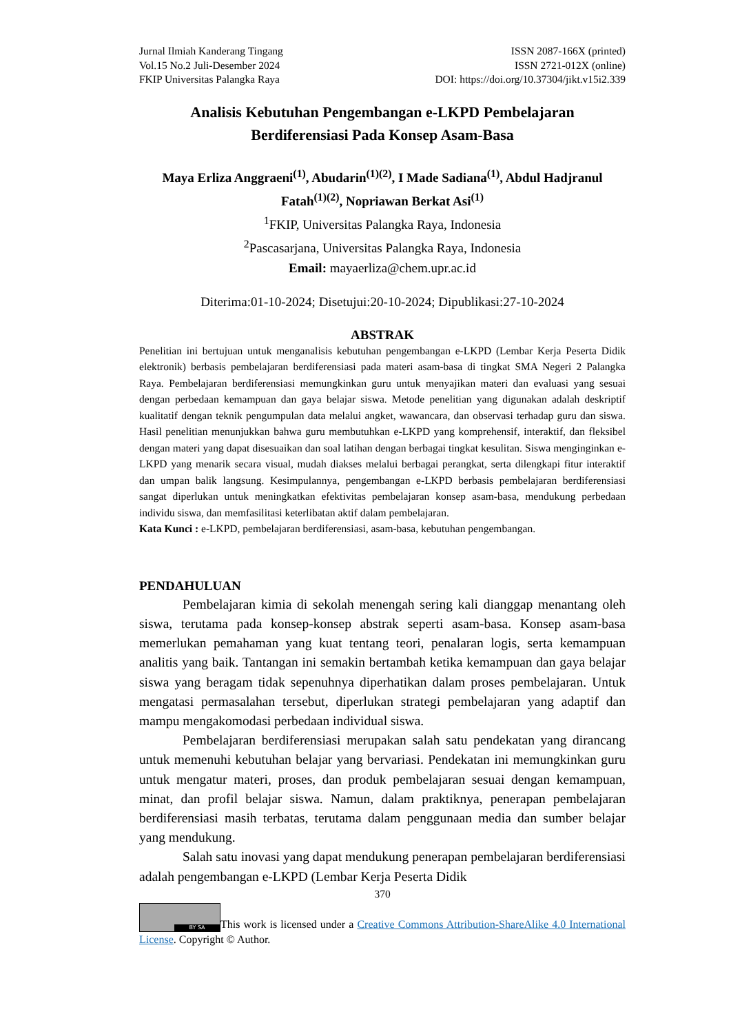Jurnal Ilmiah Kanderang Tingang
Vol.15 No.2 Juli-Desember 2024
FKIP Universitas Palangka Raya
ISSN 2087-166X (printed)
ISSN 2721-012X (online)
DOI: https://doi.org/10.37304/jikt.v15i2.339
Analisis Kebutuhan Pengembangan e-LKPD Pembelajaran
Berdiferensiasi Pada Konsep Asam-Basa
Maya Erliza Anggraeni<sup>(1)</sup>, Abudarin<sup>(1)(2)</sup>, I Made Sadiana<sup>(1)</sup>, Abdul Hadjranul Fatah<sup>(1)(2)</sup>, Nopriawan Berkat Asi<sup>(1)</sup>
<sup>1</sup> FKIP, Universitas Palangka Raya, Indonesia
<sup>2</sup> Pascasarjana, Universitas Palangka Raya, Indonesia
Email: mayaerliza@chem.upr.ac.id
Diterima:01-10-2024; Disetujui:20-10-2024; Dipublikasi:27-10-2024
ABSTRAK
Penelitian ini bertujuan untuk menganalisis kebutuhan pengembangan e-LKPD (Lembar Kerja Peserta Didik elektronik) berbasis pembelajaran berdiferensiasi pada materi asam-basa di tingkat SMA Negeri 2 Palangka Raya. Pembelajaran berdiferensiasi memungkinkan guru untuk menyajikan materi dan evaluasi yang sesuai dengan perbedaan kemampuan dan gaya belajar siswa. Metode penelitian yang digunakan adalah deskriptif kualitatif dengan teknik pengumpulan data melalui angket, wawancara, dan observasi terhadap guru dan siswa. Hasil penelitian menunjukkan bahwa guru membutuhkan e-LKPD yang komprehensif, interaktif, dan fleksibel dengan materi yang dapat disesuaikan dan soal latihan dengan berbagai tingkat kesulitan. Siswa menginginkan e-LKPD yang menarik secara visual, mudah diakses melalui berbagai perangkat, serta dilengkapi fitur interaktif dan umpan balik langsung. Kesimpulannya, pengembangan e-LKPD berbasis pembelajaran berdiferensiasi sangat diperlukan untuk meningkatkan efektivitas pembelajaran konsep asam-basa, mendukung perbedaan individu siswa, dan memfasilitasi keterlibatan aktif dalam pembelajaran.
Kata Kunci : e-LKPD, pembelajaran berdiferensiasi, asam-basa, kebutuhan pengembangan.
PENDAHULUAN
Pembelajaran kimia di sekolah menengah sering kali dianggap menantang oleh siswa, terutama pada konsep-konsep abstrak seperti asam-basa. Konsep asam-basa memerlukan pemahaman yang kuat tentang teori, penalaran logis, serta kemampuan analitis yang baik. Tantangan ini semakin bertambah ketika kemampuan dan gaya belajar siswa yang beragam tidak sepenuhnya diperhatikan dalam proses pembelajaran. Untuk mengatasi permasalahan tersebut, diperlukan strategi pembelajaran yang adaptif dan mampu mengakomodasi perbedaan individual siswa.
Pembelajaran berdiferensiasi merupakan salah satu pendekatan yang dirancang untuk memenuhi kebutuhan belajar yang bervariasi. Pendekatan ini memungkinkan guru untuk mengatur materi, proses, dan produk pembelajaran sesuai dengan kemampuan, minat, dan profil belajar siswa. Namun, dalam praktiknya, penerapan pembelajaran berdiferensiasi masih terbatas, terutama dalam penggunaan media dan sumber belajar yang mendukung.
Salah satu inovasi yang dapat mendukung penerapan pembelajaran berdiferensiasi adalah pengembangan e-LKPD (Lembar Kerja Peserta Didik
370
BY SA This work is licensed under a Creative Commons Attribution-ShareAlike 4.0 International License. Copyright © Author.